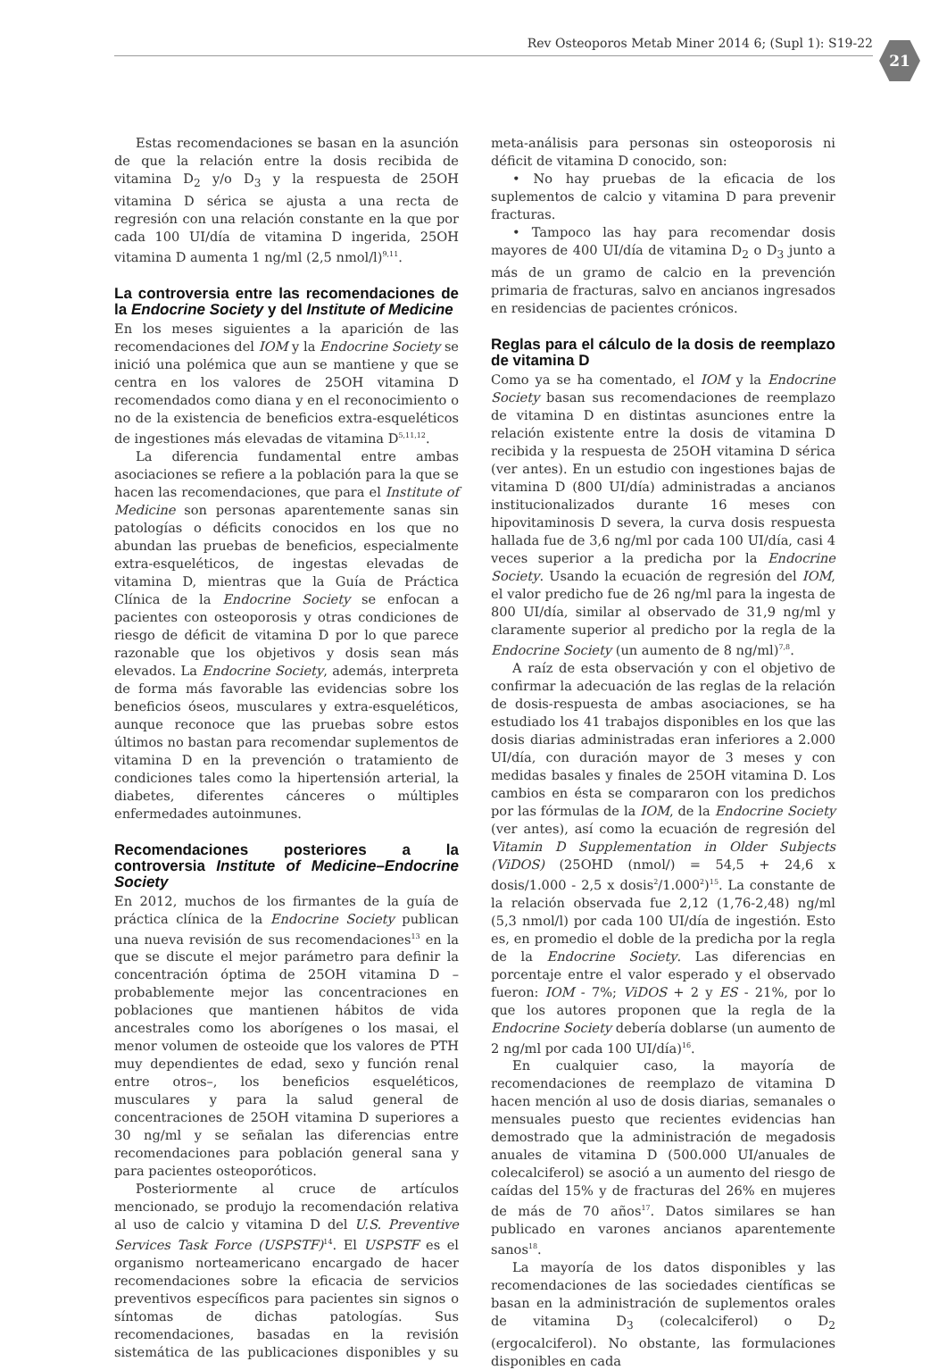Rev Osteoporos Metab Miner 2014 6; (Supl 1): S19-22 21
Estas recomendaciones se basan en la asunción de que la relación entre la dosis recibida de vitamina D<sub>2</sub> y/o D<sub>3</sub> y la respuesta de 25OH vitamina D sérica se ajusta a una recta de regresión con una relación constante en la que por cada 100 UI/día de vitamina D ingerida, 25OH vitamina D aumenta 1 ng/ml (2,5 nmol/l)<sup>9,11</sup>.
La controversia entre las recomendaciones de la Endocrine Society y del Institute of Medicine
En los meses siguientes a la aparición de las recomendaciones del IOM y la Endocrine Society se inició una polémica que aun se mantiene y que se centra en los valores de 25OH vitamina D recomendados como diana y en el reconocimiento o no de la existencia de beneficios extra-esqueléticos de ingestiones más elevadas de vitamina D<sup>5,11,12</sup>.
La diferencia fundamental entre ambas asociaciones se refiere a la población para la que se hacen las recomendaciones, que para el Institute of Medicine son personas aparentemente sanas sin patologías o déficits conocidos en los que no abundan las pruebas de beneficios, especialmente extra-esqueléticos, de ingestas elevadas de vitamina D, mientras que la Guía de Práctica Clínica de la Endocrine Society se enfocan a pacientes con osteoporosis y otras condiciones de riesgo de déficit de vitamina D por lo que parece razonable que los objetivos y dosis sean más elevados. La Endocrine Society, además, interpreta de forma más favorable las evidencias sobre los beneficios óseos, musculares y extra-esqueléticos, aunque reconoce que las pruebas sobre estos últimos no bastan para recomendar suplementos de vitamina D en la prevención o tratamiento de condiciones tales como la hipertensión arterial, la diabetes, diferentes cánceres o múltiples enfermedades autoinmunes.
Recomendaciones posteriores a la controversia Institute of Medicine–Endocrine Society
En 2012, muchos de los firmantes de la guía de práctica clínica de la Endocrine Society publican una nueva revisión de sus recomendaciones<sup>13</sup> en la que se discute el mejor parámetro para definir la concentración óptima de 25OH vitamina D –probablemente mejor las concentraciones en poblaciones que mantienen hábitos de vida ancestrales como los aborígenes o los masai, el menor volumen de osteoide que los valores de PTH muy dependientes de edad, sexo y función renal entre otros–, los beneficios esqueléticos, musculares y para la salud general de concentraciones de 25OH vitamina D superiores a 30 ng/ml y se señalan las diferencias entre recomendaciones para población general sana y para pacientes osteoporóticos.
Posteriormente al cruce de artículos mencionado, se produjo la recomendación relativa al uso de calcio y vitamina D del U.S. Preventive Services Task Force (USPSTF)<sup>14</sup>. El USPSTF es el organismo norteamericano encargado de hacer recomendaciones sobre la eficacia de servicios preventivos específicos para pacientes sin signos o síntomas de dichas patologías. Sus recomendaciones, basadas en la revisión sistemática de las publicaciones disponibles y su meta-análisis para personas sin osteoporosis ni déficit de vitamina D conocido, son:
• No hay pruebas de la eficacia de los suplementos de calcio y vitamina D para prevenir fracturas.
• Tampoco las hay para recomendar dosis mayores de 400 UI/día de vitamina D<sub>2</sub> o D<sub>3</sub> junto a más de un gramo de calcio en la prevención primaria de fracturas, salvo en ancianos ingresados en residencias de pacientes crónicos.
Reglas para el cálculo de la dosis de reemplazo de vitamina D
Como ya se ha comentado, el IOM y la Endocrine Society basan sus recomendaciones de reemplazo de vitamina D en distintas asunciones entre la relación existente entre la dosis de vitamina D recibida y la respuesta de 25OH vitamina D sérica (ver antes). En un estudio con ingestiones bajas de vitamina D (800 UI/día) administradas a ancianos institucionalizados durante 16 meses con hipovitaminosis D severa, la curva dosis respuesta hallada fue de 3,6 ng/ml por cada 100 UI/día, casi 4 veces superior a la predicha por la Endocrine Society. Usando la ecuación de regresión del IOM, el valor predicho fue de 26 ng/ml para la ingesta de 800 UI/día, similar al observado de 31,9 ng/ml y claramente superior al predicho por la regla de la Endocrine Society (un aumento de 8 ng/ml)<sup>7,8</sup>.
A raíz de esta observación y con el objetivo de confirmar la adecuación de las reglas de la relación de dosis-respuesta de ambas asociaciones, se ha estudiado los 41 trabajos disponibles en los que las dosis diarias administradas eran inferiores a 2.000 UI/día, con duración mayor de 3 meses y con medidas basales y finales de 25OH vitamina D. Los cambios en ésta se compararon con los predichos por las fórmulas de la IOM, de la Endocrine Society (ver antes), así como la ecuación de regresión del Vitamin D Supplementation in Older Subjects (ViDOS) (25OHD (nmol/) = 54,5 + 24,6 x dosis/1.000 - 2,5 x dosis<sup>2</sup>/1.000<sup>2</sup>)<sup>15</sup>. La constante de la relación observada fue 2,12 (1,76-2,48) ng/ml (5,3 nmol/l) por cada 100 UI/día de ingestión. Esto es, en promedio el doble de la predicha por la regla de la Endocrine Society. Las diferencias en porcentaje entre el valor esperado y el observado fueron: IOM - 7%; ViDOS + 2 y ES - 21%, por lo que los autores proponen que la regla de la Endocrine Society debería doblarse (un aumento de 2 ng/ml por cada 100 UI/día)<sup>16</sup>.
En cualquier caso, la mayoría de recomendaciones de reemplazo de vitamina D hacen mención al uso de dosis diarias, semanales o mensuales puesto que recientes evidencias han demostrado que la administración de megadosis anuales de vitamina D (500.000 UI/anuales de colecalciferol) se asoció a un aumento del riesgo de caídas del 15% y de fracturas del 26% en mujeres de más de 70 años<sup>17</sup>. Datos similares se han publicado en varones ancianos aparentemente sanos<sup>18</sup>.
La mayoría de los datos disponibles y las recomendaciones de las sociedades científicas se basan en la administración de suplementos orales de vitamina D<sub>3</sub> (colecalciferol) o D<sub>2</sub> (ergocalciferol). No obstante, las formulaciones disponibles en cada